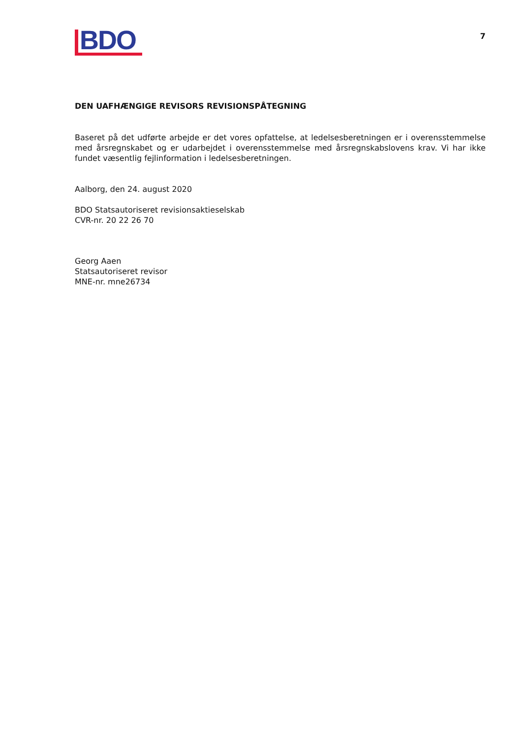BDO
7
DEN UAFHÆNGIGE REVISORS REVISIONSPÅTEGNING
Baseret på det udførte arbejde er det vores opfattelse, at ledelsesberetningen er i overensstemmelse med årsregnskabet og er udarbejdet i overensstemmelse med årsregnskabslovens krav. Vi har ikke fundet væsentlig fejlinformation i ledelsesberetningen.
Aalborg, den 24. august 2020
BDO Statsautoriseret revisionsaktieselskab
CVR-nr. 20 22 26 70
Georg Aaen
Statsautoriseret revisor
MNE-nr. mne26734